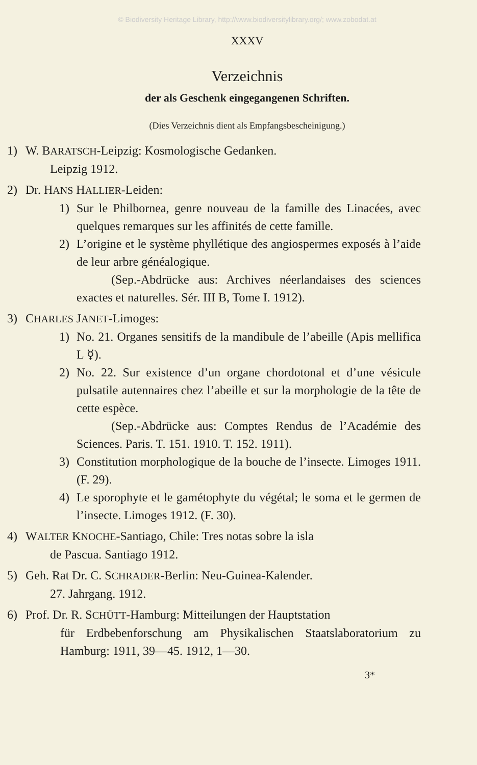© Biodiversity Heritage Library, http://www.biodiversitylibrary.org/; www.zobodat.at
XXXV
Verzeichnis
der als Geschenk eingegangenen Schriften.
(Dies Verzeichnis dient als Empfangsbescheinigung.)
1) W. BARATSCH-Leipzig: Kosmologische Gedanken.
  Leipzig 1912.
2) Dr. HANS HALLIER-Leiden:
1) Sur le Philbornea, genre nouveau de la famille des Linacées, avec quelques remarques sur les affinités de cette famille.
2) L’origine et le système phyllétique des angiospermes exposés à l’aide de leur arbre généalogique.
(Sep.-Abdrücke aus: Archives néerlandaises des sciences exactes et naturelles. Sér. III B, Tome I. 1912).
3) CHARLES JANET-Limoges:
1) No. 21. Organes sensitifs de la mandibule de l’abeille (Apis mellifica L ☿).
2) No. 22. Sur existence d’un organe chordotonal et d’une vésicule pulsatile autennaires chez l’abeille et sur la morphologie de la tête de cette espèce.
(Sep.-Abdrücke aus: Comptes Rendus de l’Académie des Sciences. Paris. T. 151. 1910. T. 152. 1911).
3) Constitution morphologique de la bouche de l’insecte. Limoges 1911. (F. 29).
4) Le sporophyte et le gamétophyte du végétal; le soma et le germen de l’insecte. Limoges 1912. (F. 30).
4) WALTER KNOCHE-Santiago, Chile: Tres notas sobre la isla
  de Pascua. Santiago 1912.
5) Geh. Rat Dr. C. SCHRADER-Berlin: Neu-Guinea-Kalender.
  27. Jahrgang. 1912.
6) Prof. Dr. R. SCHÜTT-Hamburg: Mitteilungen der Hauptstation
für Erdbebenforschung am Physikalischen Staatslaboratorium zu Hamburg: 1911, 39—45. 1912, 1—30.
3*